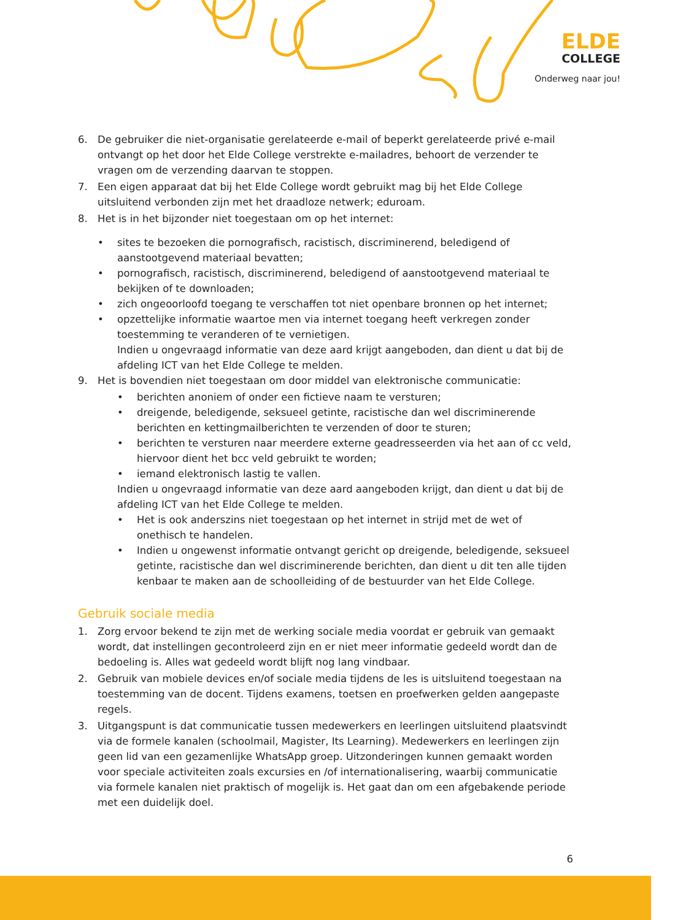ELDE
COLLEGE
Onderweg naar jou!
6. De gebruiker die niet-organisatie gerelateerde e-mail of beperkt gerelateerde privé e-mail ontvangt op het door het Elde College verstrekte e-mailadres, behoort de verzender te vragen om de verzending daarvan te stoppen.
7. Een eigen apparaat dat bij het Elde College wordt gebruikt mag bij het Elde College uitsluitend verbonden zijn met het draadloze netwerk; eduroam.
8. Het is in het bijzonder niet toegestaan om op het internet:
• sites te bezoeken die pornografisch, racistisch, discriminerend, beledigend of aanstootgevend materiaal bevatten;
• pornografisch, racistisch, discriminerend, beledigend of aanstootgevend materiaal te bekijken of te downloaden;
• zich ongeoorloofd toegang te verschaffen tot niet openbare bronnen op het internet;
• opzettelijke informatie waartoe men via internet toegang heeft verkregen zonder toestemming te veranderen of te vernietigen.
Indien u ongevraagd informatie van deze aard krijgt aangeboden, dan dient u dat bij de afdeling ICT van het Elde College te melden.
9. Het is bovendien niet toegestaan om door middel van elektronische communicatie:
• berichten anoniem of onder een fictieve naam te versturen;
• dreigende, beledigende, seksueel getinte, racistische dan wel discriminerende berichten en kettingmailberichten te verzenden of door te sturen;
• berichten te versturen naar meerdere externe geadresseerden via het aan of cc veld, hiervoor dient het bcc veld gebruikt te worden;
• iemand elektronisch lastig te vallen.
Indien u ongevraagd informatie van deze aard aangeboden krijgt, dan dient u dat bij de afdeling ICT van het Elde College te melden.
• Het is ook anderszins niet toegestaan op het internet in strijd met de wet of onethisch te handelen.
• Indien u ongewenst informatie ontvangt gericht op dreigende, beledigende, seksueel getinte, racistische dan wel discriminerende berichten, dan dient u dit ten alle tijden kenbaar te maken aan de schoolleiding of de bestuurder van het Elde College.
Gebruik sociale media
1. Zorg ervoor bekend te zijn met de werking sociale media voordat er gebruik van gemaakt wordt, dat instellingen gecontroleerd zijn en er niet meer informatie gedeeld wordt dan de bedoeling is. Alles wat gedeeld wordt blijft nog lang vindbaar.
2. Gebruik van mobiele devices en/of sociale media tijdens de les is uitsluitend toegestaan na toestemming van de docent. Tijdens examens, toetsen en proefwerken gelden aangepaste regels.
3. Uitgangspunt is dat communicatie tussen medewerkers en leerlingen uitsluitend plaatsvindt via de formele kanalen (schoolmail, Magister, Its Learning). Medewerkers en leerlingen zijn geen lid van een gezamenlijke WhatsApp groep. Uitzonderingen kunnen gemaakt worden voor speciale activiteiten zoals excursies en /of internationalisering, waarbij communicatie via formele kanalen niet praktisch of mogelijk is. Het gaat dan om een afgebakende periode met een duidelijk doel.
6